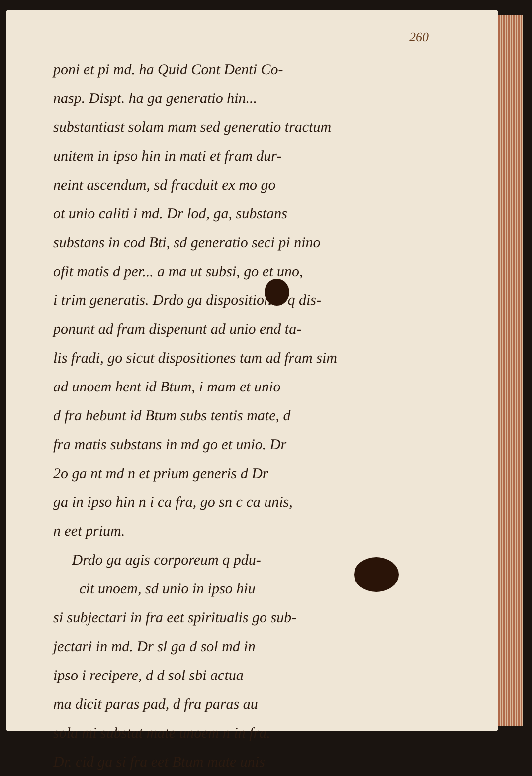260
poni et pi md. ha Quid Cont Denti Co-
nasp. Dispt. ha ga generatio hin...
substantiast solam mam sed generatio tractum
unitem in ipso hin in mati et fram dur-
neint ascendum, sd fracduit ex mo go
ot unio caliti i md. Dr lod, ga, substans
substans in cod Bti, sd generatio seci pi nino
ofit matis d per... a ma ut subsi, go et uno,
i trim generatis. Drdo ga dispositiones q dis-
ponunt ad fram dispenunt ad unio end ta-
lis fradi, go sicut dispositiones tam ad fram sim
ad unoem hent id Btum, i mam et unio
d fra hebunt id Btum subs tentis mate, d
fra matis substans in md go et unio. Dr
2o ga nt md n et prium generis d Dr
ga in ipso hin n i ca fra, go sn c ca unis,
n eet prium.
Drdo ga agis corporeum q pdu-
cit unoem, sd unio in ipso hiu
si subjectari in fra eet spiritualis go sub-
jectari in md. Dr sl ga d sol md in
ipso i recipere, d d sol sbi actua
ma dicit paras pad, d fra paras au
sola mi substat mate unoem n in fra.
Dr. cid ga si fra eet Btum mate unis